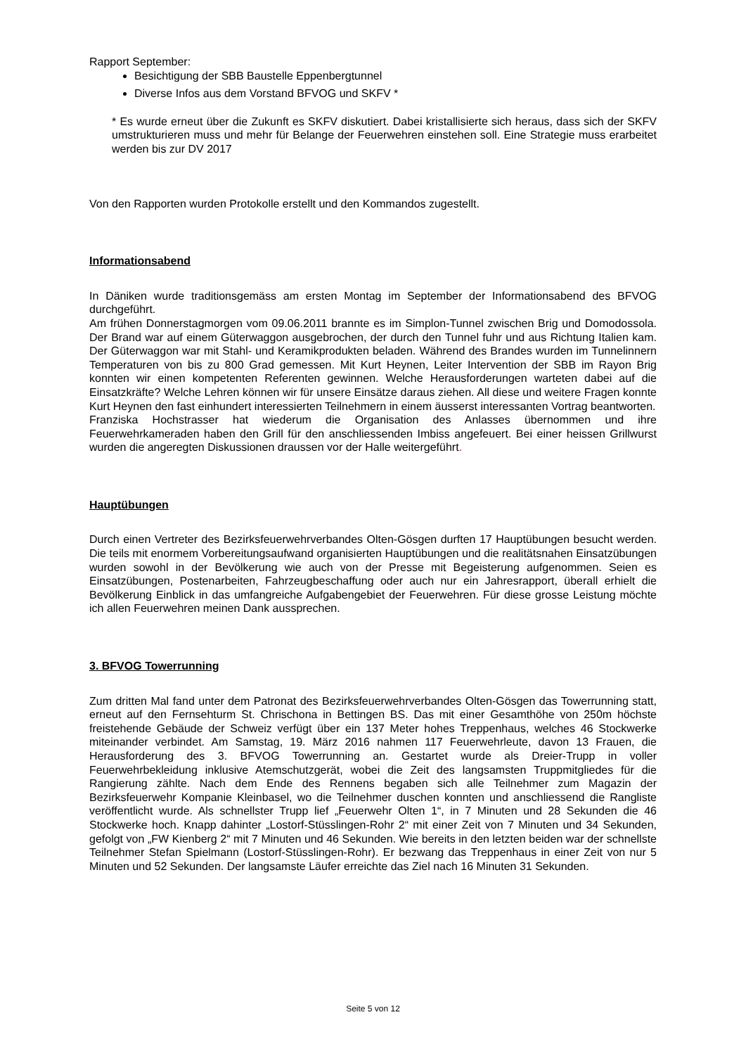Rapport September:
Besichtigung der SBB Baustelle Eppenbergtunnel
Diverse Infos aus dem Vorstand BFVOG und SKFV *
* Es wurde erneut über die Zukunft es SKFV diskutiert. Dabei kristallisierte sich heraus, dass sich der SKFV umstrukturieren muss und mehr für Belange der Feuerwehren einstehen soll. Eine Strategie muss erarbeitet werden bis zur DV 2017
Von den Rapporten wurden Protokolle erstellt und den Kommandos zugestellt.
Informationsabend
In Däniken wurde traditionsgemäss am ersten Montag im September der Informationsabend des BFVOG durchgeführt.
Am frühen Donnerstagmorgen vom 09.06.2011 brannte es im Simplon-Tunnel zwischen Brig und Domodossola. Der Brand war auf einem Güterwaggon ausgebrochen, der durch den Tunnel fuhr und aus Richtung Italien kam. Der Güterwaggon war mit Stahl- und Keramikprodukten beladen. Während des Brandes wurden im Tunnelinnern Temperaturen von bis zu 800 Grad gemessen. Mit Kurt Heynen, Leiter Intervention der SBB im Rayon Brig konnten wir einen kompetenten Referenten gewinnen. Welche Herausforderungen warteten dabei auf die Einsatzkräfte? Welche Lehren können wir für unsere Einsätze daraus ziehen. All diese und weitere Fragen konnte Kurt Heynen den fast einhundert interessierten Teilnehmern in einem äusserst interessanten Vortrag beantworten.
Franziska Hochstrasser hat wiederum die Organisation des Anlasses übernommen und ihre Feuerwehrkameraden haben den Grill für den anschliessenden Imbiss angefeuert. Bei einer heissen Grillwurst wurden die angeregten Diskussionen draussen vor der Halle weitergeführt.
Hauptübungen
Durch einen Vertreter des Bezirksfeuerwehrverbandes Olten-Gösgen durften 17 Hauptübungen besucht werden. Die teils mit enormem Vorbereitungsaufwand organisierten Hauptübungen und die realitätsnahen Einsatzübungen wurden sowohl in der Bevölkerung wie auch von der Presse mit Begeisterung aufgenommen. Seien es Einsatzübungen, Postenarbeiten, Fahrzeugbeschaffung oder auch nur ein Jahresrapport, überall erhielt die Bevölkerung Einblick in das umfangreiche Aufgabengebiet der Feuerwehren. Für diese grosse Leistung möchte ich allen Feuerwehren meinen Dank aussprechen.
3. BFVOG Towerrunning
Zum dritten Mal fand unter dem Patronat des Bezirksfeuerwehrverbandes Olten-Gösgen das Towerrunning statt, erneut auf den Fernsehturm St. Chrischona in Bettingen BS. Das mit einer Gesamthöhe von 250m höchste freistehende Gebäude der Schweiz verfügt über ein 137 Meter hohes Treppenhaus, welches 46 Stockwerke miteinander verbindet. Am Samstag, 19. März 2016 nahmen 117 Feuerwehrleute, davon 13 Frauen, die Herausforderung des 3. BFVOG Towerrunning an. Gestartet wurde als Dreier-Trupp in voller Feuerwehrbekleidung inklusive Atemschutzgerät, wobei die Zeit des langsamsten Truppmitgliedes für die Rangierung zählte. Nach dem Ende des Rennens begaben sich alle Teilnehmer zum Magazin der Bezirksfeuerwehr Kompanie Kleinbasel, wo die Teilnehmer duschen konnten und anschliessend die Rangliste veröffentlicht wurde. Als schnellster Trupp lief „Feuerwehr Olten 1“, in 7 Minuten und 28 Sekunden die 46 Stockwerke hoch. Knapp dahinter „Lostorf-Stüsslingen-Rohr 2“ mit einer Zeit von 7 Minuten und 34 Sekunden, gefolgt von „FW Kienberg 2“ mit 7 Minuten und 46 Sekunden. Wie bereits in den letzten beiden war der schnellste Teilnehmer Stefan Spielmann (Lostorf-Stüsslingen-Rohr). Er bezwang das Treppenhaus in einer Zeit von nur 5 Minuten und 52 Sekunden. Der langsamste Läufer erreichte das Ziel nach 16 Minuten 31 Sekunden.
Seite 5 von 12